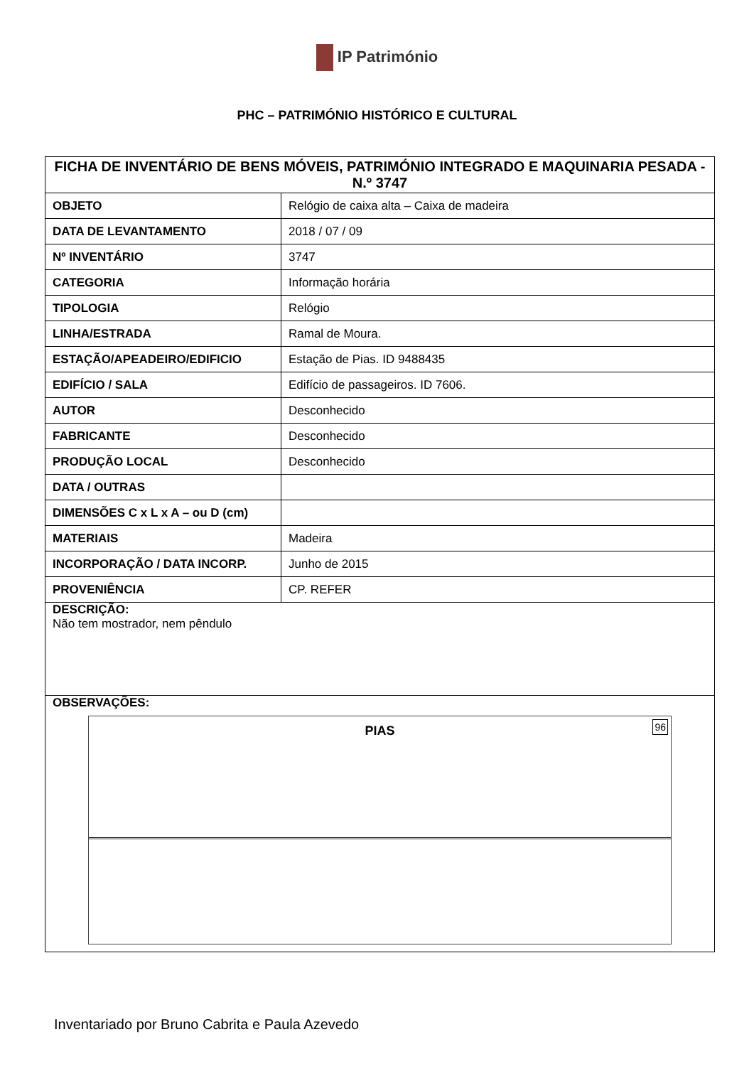IP Património
PHC – PATRIMÓNIO HISTÓRICO E CULTURAL
| FICHA DE INVENTÁRIO DE BENS MÓVEIS, PATRIMÓNIO INTEGRADO E MAQUINARIA PESADA - N.º 3747 | |
| OBJETO | Relógio de caixa alta – Caixa de madeira |
| DATA DE LEVANTAMENTO | 2018 / 07 / 09 |
| Nº INVENTÁRIO | 3747 |
| CATEGORIA | Informação horária |
| TIPOLOGIA | Relógio |
| LINHA/ESTRADA | Ramal de Moura. |
| ESTAÇÃO/APEADEIRO/EDIFICIO | Estação de Pias. ID 9488435 |
| EDIFÍCIO / SALA | Edifício de passageiros. ID 7606. |
| AUTOR | Desconhecido |
| FABRICANTE | Desconhecido |
| PRODUÇÃO LOCAL | Desconhecido |
| DATA / OUTRAS | |
| DIMENSÕES C x L x A – ou D (cm) | |
| MATERIAIS | Madeira |
| INCORPORAÇÃO / DATA INCORP. | Junho de 2015 |
| PROVENIÊNCIA | CP. REFER |
| DESCRIÇÃO: Não tem mostrador, nem pêndulo | |
| OBSERVAÇÕES: PIAS 96 | |
Inventariado por Bruno Cabrita e Paula Azevedo